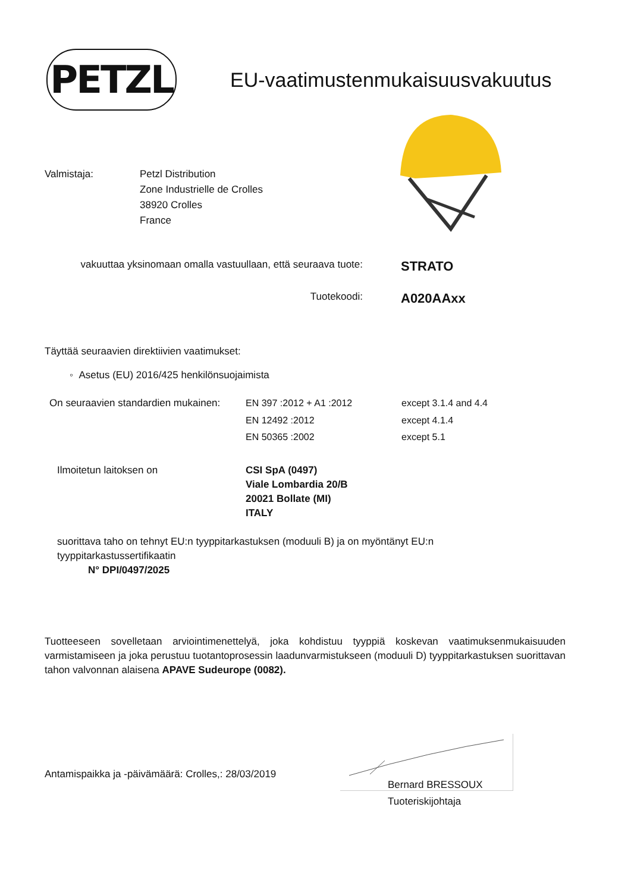PETZL
EU-vaatimustenmukaisuusvakuutus
Valmistaja: Petzl Distribution
Zone Industrielle de Crolles
38920 Crolles
France
vakuuttaa yksinomaan omalla vastuullaan, että seuraava tuote:
STRATO
Tuotekoodi:
A020AAxx
Täyttää seuraavien direktiivien vaatimukset:
◦ Asetus (EU) 2016/425 henkilönsuojaimista
| On seuraavien standardien mukainen: | EN 397 :2012 + A1 :2012 | except 3.1.4 and 4.4 |
| | EN 12492 :2012 | except 4.1.4 |
| | EN 50365 :2002 | except 5.1 |
Ilmoitetun laitoksen on CSI SpA (0497)
Viale Lombardia 20/B
20021 Bollate (MI)
ITALY
suorittava taho on tehnyt EU:n tyyppitarkastuksen (moduuli B) ja on myöntänyt EU:n tyyppitarkastussertifikaatin
N° DPI/0497/2025
Tuotteeseen sovelletaan arviointimenettelyä, joka kohdistuu tyyppiä koskevan vaatimuksenmukaisuuden varmistamiseen ja joka perustuu tuotantoprosessin laadunvarmistukseen (moduuli D) tyyppitarkastuksen suorittavan tahon valvonnan alaisena APAVE Sudeurope (0082).
Antamispaikka ja -päivämäärä: Crolles,: 28/03/2019
Bernard BRESSOUX
Tuoteriskijohtaja